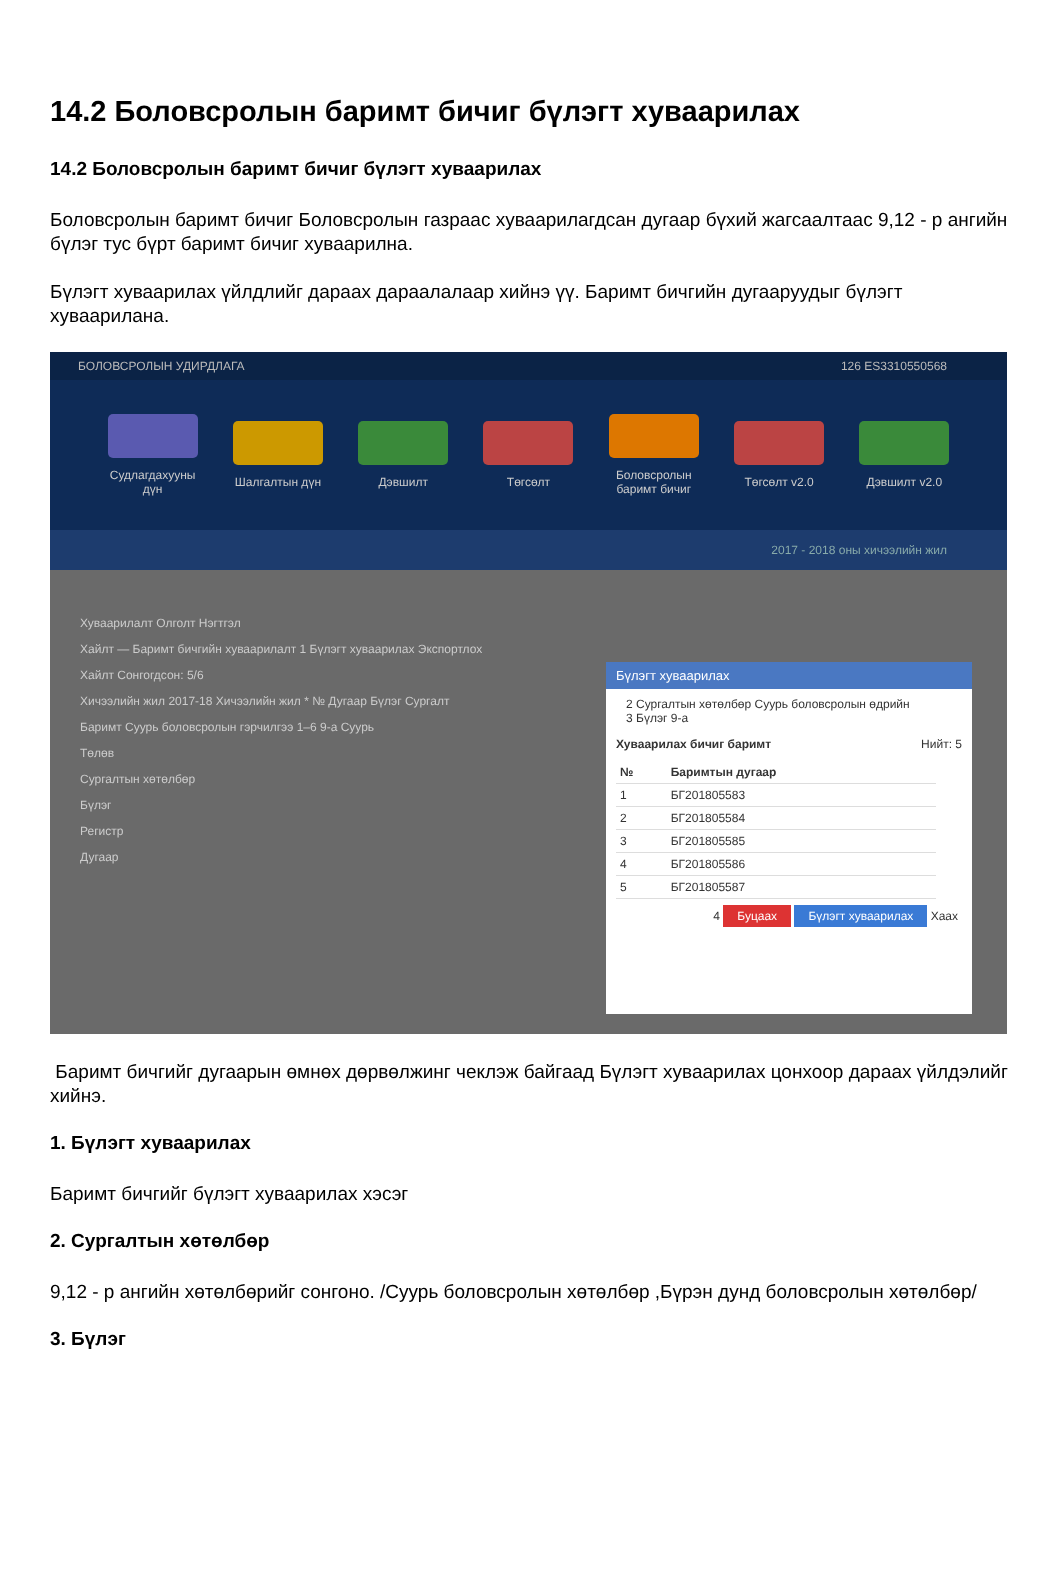14.2 Боловсролын баримт бичиг бүлэгт хуваарилах
14.2 Боловсролын баримт бичиг бүлэгт хуваарилах
Боловсролын баримт бичиг Боловсролын газраас хуваарилагдсан дугаар бүхий жагсаалтаас 9,12 - р ангийн бүлэг тус бүрт баримт бичиг хуваарилна.
Бүлэгт хуваарилах үйлдлийг дараах дараалалаар хийнэ үү. Баримт бичгийн дугааруудыг бүлэгт хуваарилана.
БОЛОВСРОЛЫН УДИРДЛАГА 126 ES3310550568
Судлагдахууны дүн
Шалгалтын дүн
Дэвшилт Төгсөлт
Боловсролын баримт бичиг
Төгсөлт v2.0 Дэвшилт v2.0
2017 - 2018 оны хичээлийн жил
Хуваарилалт Олголт Нэгтгэл
Хайлт — Баримт бичгийн хуваарилалт 1 Бүлэгт хуваарилах Экспортлох
Хайлт Сонгогдсон: 5/6
Хичээлийн жил 2017-18 Хичээлийн жил * № Дугаар Бүлэг Сургалт
Баримт Суурь боловсролын гэрчилгээ 1–6 9-а Суурь
Төлөв
Сургалтын хөтөлбөр
Бүлэг
Регистр
Дугаар
Бүлэгт хуваарилах
2 Сургалтын хөтөлбөр Суурь боловсролын өдрийн
3 Бүлэг 9-а
Хуваарилах бичиг баримт Нийт: 5
| № | Баримтын дугаар |
| --- | --- |
| 1 | БГ201805583 |
| 2 | БГ201805584 |
| 3 | БГ201805585 |
| 4 | БГ201805586 |
| 5 | БГ201805587 |
4 Буцаах Бүлэгт хуваарилах Хаах
Баримт бичгийг дугаарын өмнөх дөрвөлжинг чеклэж байгаад Бүлэгт хуваарилах цонхоор дараах үйлдэлийг хийнэ.
1. Бүлэгт хуваарилах
Баримт бичгийг бүлэгт хуваарилах хэсэг
2. Сургалтын хөтөлбөр
9,12 - р ангийн хөтөлбөрийг сонгоно. /Суурь боловсролын хөтөлбөр ,Бүрэн дунд боловсролын хөтөлбөр/
3. Бүлэг